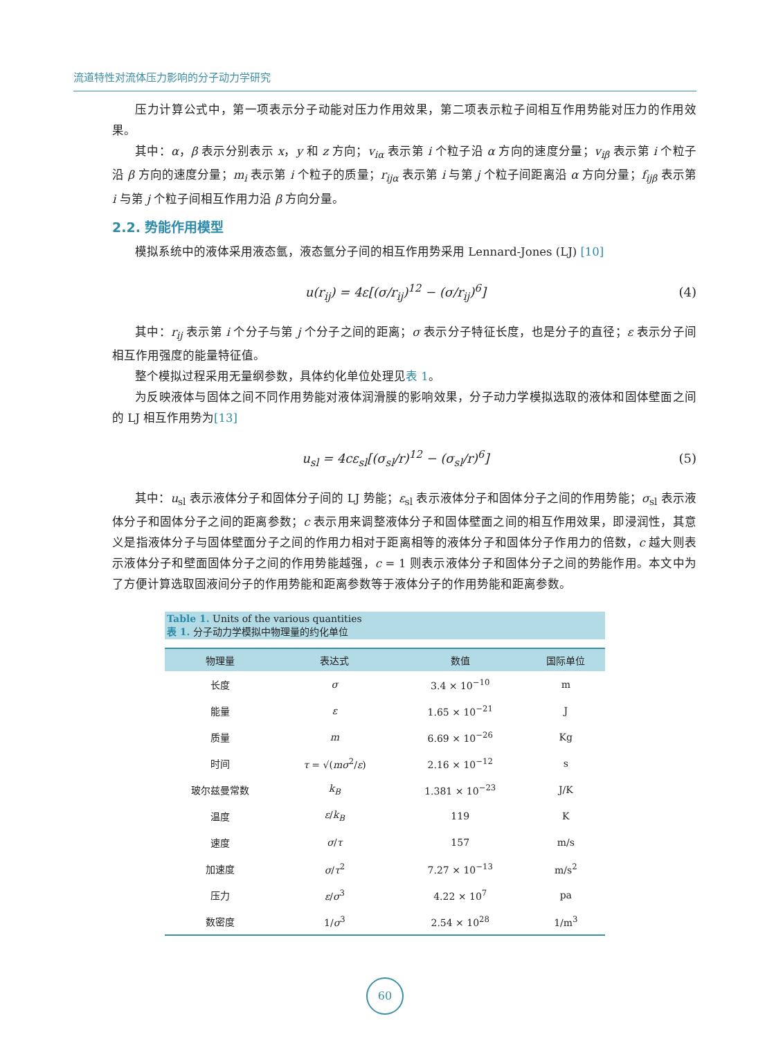流道特性对流体压力影响的分子动力学研究
压力计算公式中，第一项表示分子动能对压力作用效果，第二项表示粒子间相互作用势能对压力的作用效果。
其中：α，β 表示分别表示 x，y 和 z 方向；v<sub>iα</sub> 表示第 i 个粒子沿 α 方向的速度分量；v<sub>iβ</sub> 表示第 i 个粒子沿 β 方向的速度分量；m<sub>i</sub> 表示第 i 个粒子的质量；r<sub>ijα</sub> 表示第 i 与第 j 个粒子间距离沿 α 方向分量；f<sub>ijβ</sub> 表示第 i 与第 j 个粒子间相互作用力沿 β 方向分量。
2.2. 势能作用模型
模拟系统中的液体采用液态氩，液态氩分子间的相互作用势采用 Lennard-Jones (LJ) [10]
u(r<sub>ij</sub>) = 4ε[(σ/r<sub>ij</sub>)<sup>12</sup> − (σ/r<sub>ij</sub>)<sup>6</sup>] (4)
其中：r<sub>ij</sub> 表示第 i 个分子与第 j 个分子之间的距离；σ 表示分子特征长度，也是分子的直径；ε 表示分子间相互作用强度的能量特征值。
整个模拟过程采用无量纲参数，具体约化单位处理见表 1。
为反映液体与固体之间不同作用势能对液体润滑膜的影响效果，分子动力学模拟选取的液体和固体壁面之间的 LJ 相互作用势为[13]
u<sub>sl</sub> = 4cε<sub>sl</sub>[(σ<sub>sl</sub>/r)<sup>12</sup> − (σ<sub>sl</sub>/r)<sup>6</sup>] (5)
其中：u<sub>sl</sub> 表示液体分子和固体分子间的 LJ 势能；ε<sub>sl</sub> 表示液体分子和固体分子之间的作用势能；σ<sub>sl</sub> 表示液体分子和固体分子之间的距离参数；c 表示用来调整液体分子和固体壁面之间的相互作用效果，即浸润性，其意义是指液体分子与固体壁面分子之间的作用力相对于距离相等的液体分子和固体分子作用力的倍数，c 越大则表示液体分子和壁面固体分子之间的作用势能越强，c = 1 则表示液体分子和固体分子之间的势能作用。本文中为了方便计算选取固液间分子的作用势能和距离参数等于液体分子的作用势能和距离参数。
Table 1. Units of the various quantities
表 1. 分子动力学模拟中物理量的约化单位
| 物理量 | 表达式 | 数值 | 国际单位 |
| --- | --- | --- | --- |
| 长度 | σ | 3.4 × 10<sup>−10</sup> | m |
| 能量 | ε | 1.65 × 10<sup>−21</sup> | J |
| 质量 | m | 6.69 × 10<sup>−26</sup> | Kg |
| 时间 | τ = √( mσ<sup>2</sup>/ ε ) | 2.16 × 10<sup>−12</sup> | s |
| 玻尔兹曼常数 | k<sub>B</sub> | 1.381 × 10<sup>−23</sup> | J/K |
| 温度 | ε / k<sub>B</sub> | 119 | K |
| 速度 | σ / τ | 157 | m/s |
| 加速度 | σ / τ<sup>2</sup> | 7.27 × 10<sup>−13</sup> | m/s<sup>2</sup> |
| 压力 | ε / σ<sup>3</sup> | 4.22 × 10<sup>7</sup> | pa |
| 数密度 | 1/ σ<sup>3</sup> | 2.54 × 10<sup>28</sup> | 1/m<sup>3</sup> |
60